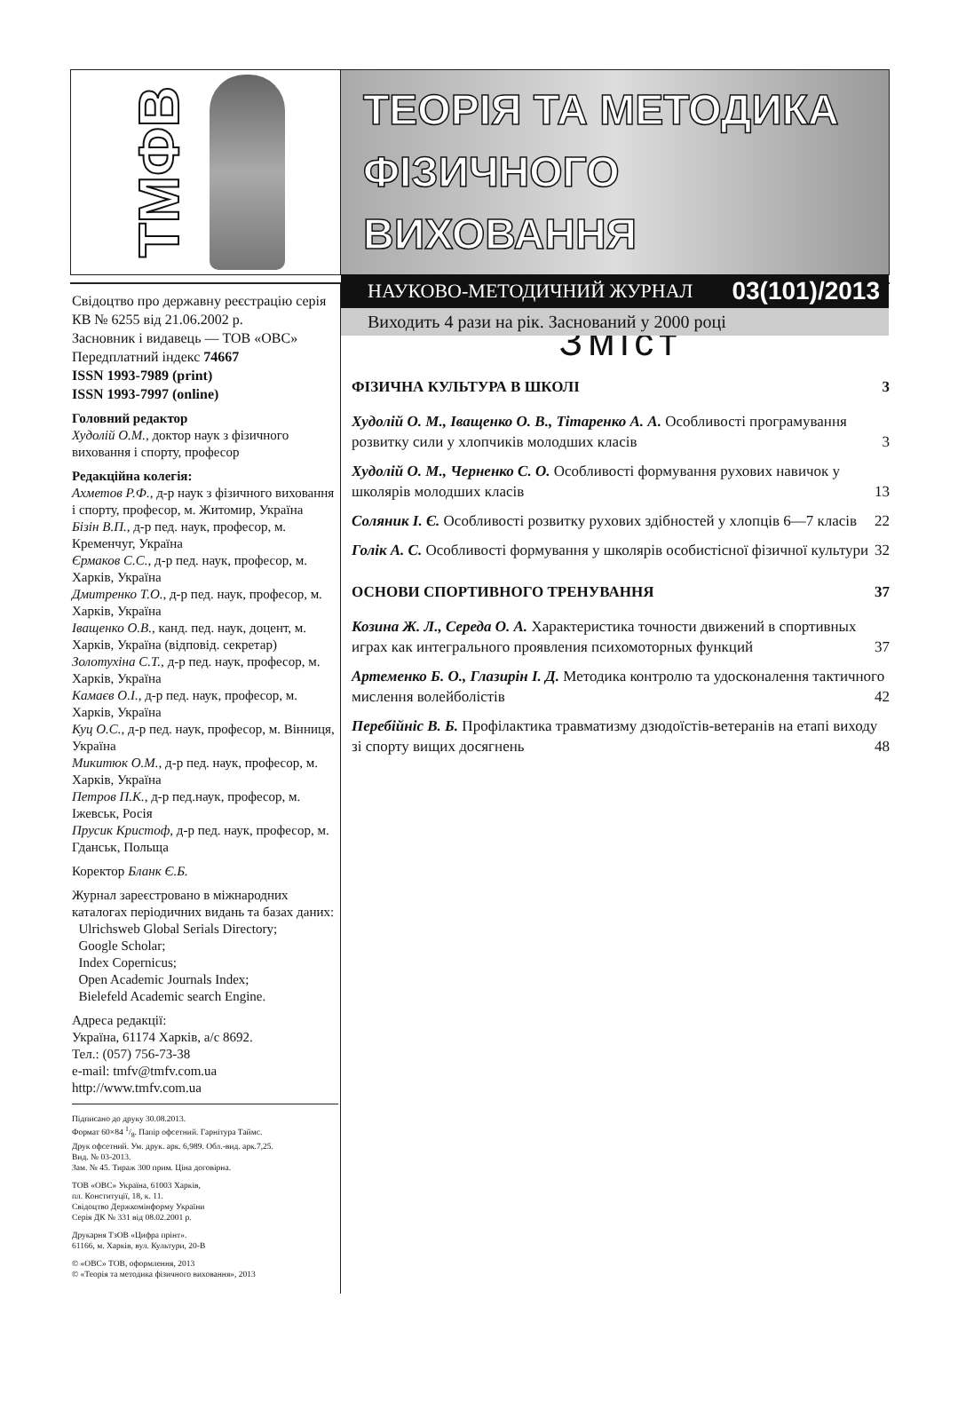ТМФВ
ТЕОРІЯ ТА МЕТОДИКА
ФІЗИЧНОГО ВИХОВАННЯ
НАУКОВО-МЕТОДИЧНИЙ ЖУРНАЛ 03(101)/2013
Виходить 4 рази на рік. Заснований у 2000 році
Свідоцтво про державну реєстрацію серія КВ № 6255 від 21.06.2002 р.
Засновник і видавець — ТОВ «ОВС»
Передплатний індекс 74667
ISSN 1993-7989 (print)
ISSN 1993-7997 (online)
Головний редактор
Худолій О.М., доктор наук з фізичного виховання і спорту, професор
Редакційна колегія:
Ахметов Р.Ф., д-р наук з фізичного виховання і спорту, професор, м. Житомир, Україна
Бізін В.П., д-р пед. наук, професор, м. Кременчуг, Україна
Єрмаков С.С., д-р пед. наук, професор, м. Харків, Україна
Дмитренко Т.О., д-р пед. наук, професор, м. Харків, Україна
Іващенко О.В., канд. пед. наук, доцент, м. Харків, Україна (відповід. секретар)
Золотухіна С.Т., д-р пед. наук, професор, м. Харків, Україна
Камаєв О.І., д-р пед. наук, професор, м. Харків, Україна
Куц О.С., д-р пед. наук, професор, м. Вінниця, Україна
Микитюк О.М., д-р пед. наук, професор, м. Харків, Україна
Петров П.К., д-р пед.наук, професор, м. Іжевськ, Росія
Прусик Кристоф, д-р пед. наук, професор, м. Гданськ, Польща
Коректор Бланк Є.Б.
Журнал зареєстровано в міжнародних каталогах періодичних видань та базах даних:
Ulrichsweb Global Serials Directory;
Google Scholar;
Index Copernicus;
Open Academic Journals Index;
Bielefeld Academic search Engine.
Адреса редакції:
Україна, 61174 Харків, а/с 8692.
Тел.: (057) 756-73-38
e-mail: tmfv@tmfv.com.ua
http://www.tmfv.com.ua
Підписано до друку 30.08.2013.
Формат 60×84 1/8. Папір офсетний. Гарнітура Таймс.
Друк офсетний. Ум. друк. арк. 6,989. Обл.-вид. арк.7,25.
Вид. № 03-2013.
Зам. № 45. Тираж 300 прим. Ціна договірна.
ТОВ «ОВС» Україна, 61003 Харків,
пл. Конституції, 18, к. 11.
Свідоцтво Держкомінформу України
Серія ДК № 331 від 08.02.2001 р.
Друкарня ТзОВ «Цифра прінт».
61166, м. Харків, вул. Культури, 20-В
© «ОВС» ТОВ, оформлення, 2013
© «Теорія та методика фізичного виховання», 2013
Зміст
ФІЗИЧНА КУЛЬТУРА В ШКОЛІ 3
Худолій О. М., Іващенко О. В., Тітаренко А. А. Особливості програмування розвитку сили у хлопчиків молодших класів 3
Худолій О. М., Черненко С. О. Особливості формування рухових навичок у школярів молодших класів 13
Соляник І. Є. Особливості розвитку рухових здібностей у хлопців 6—7 класів 22
Голік А. С. Особливості формування у школярів особистісної фізичної культури 32
ОСНОВИ СПОРТИВНОГО ТРЕНУВАННЯ 37
Козина Ж. Л., Середа О. А. Характеристика точности движений в спортивных играх как интегрального проявления психомоторных функций 37
Артеменко Б. О., Глазирін І. Д. Методика контролю та удосконалення тактичного мислення волейболістів 42
Перебійніс В. Б. Профілактика травматизму дзюдоїстів-ветеранів на етапі виходу зі спорту вищих досягнень 48